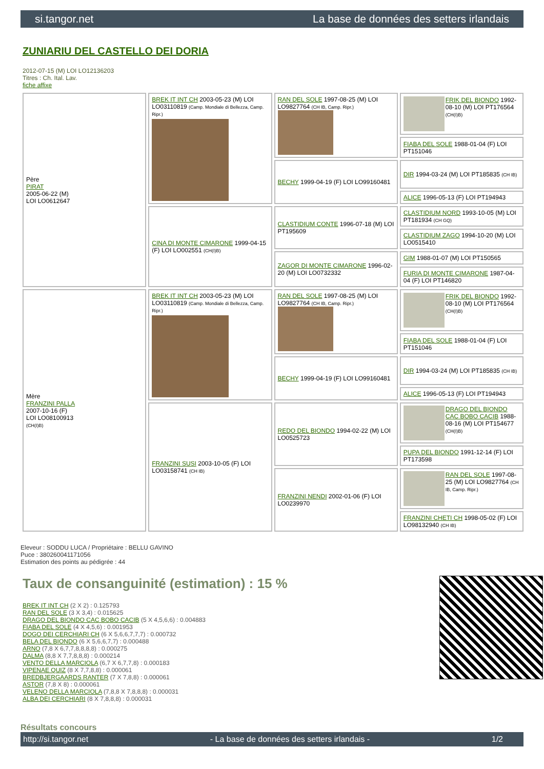si.tangor.net La base de données des setters irlandais
ZUNIARIU DEL CASTELLO DEI DORIA
2012-07-15 (M) LOI LO12136203
Titres : Ch. Ital. Lav.
fiche affixe
| Père PIRAT 2005-06-22 (M) LOI LO0612647 | BREK IT INT CH 2003-05-23 (M) LOI LO03110819 (Camp. Mondiale di Bellezza, Camp. Ripr.) | RAN DEL SOLE 1997-08-25 (M) LOI LO9827764 (CH IB, Camp. Ripr.) | FRIK DEL BIONDO 1992-08-10 (M) LOI PT176564 (CH(I)B) |
| | | | FIABA DEL SOLE 1988-01-04 (F) LOI PT151046 |
| | | BECHY 1999-04-19 (F) LOI LO99160481 | DIR 1994-03-24 (M) LOI PT185835 (CH IB) |
| | | | ALICE 1996-05-13 (F) LOI PT194943 |
| | CINA DI MONTE CIMARONE 1999-04-15 (F) LOI LO002551 (CH(I)B) | CLASTIDIUM CONTE 1996-07-18 (M) LOI PT195609 | CLASTIDIUM NORD 1993-10-05 (M) LOI PT181934 (CH GQ) |
| | | | CLASTIDIUM ZAGO 1994-10-20 (M) LOI LO0515410 |
| | | ZAGOR DI MONTE CIMARONE 1996-02-20 (M) LOI LO0732332 | GIM 1988-01-07 (M) LOI PT150565 |
| | | | FURIA DI MONTE CIMARONE 1987-04-04 (F) LOI PT146820 |
| Mère FRANZINI PALLA 2007-10-16 (F) LOI LO08100913 (CH(I)B) | BREK IT INT CH 2003-05-23 (M) LOI LO03110819 (Camp. Mondiale di Bellezza, Camp. Ripr.) | RAN DEL SOLE 1997-08-25 (M) LOI LO9827764 (CH IB, Camp. Ripr.) | FRIK DEL BIONDO 1992-08-10 (M) LOI PT176564 (CH(I)B) |
| | | | FIABA DEL SOLE 1988-01-04 (F) LOI PT151046 |
| | | BECHY 1999-04-19 (F) LOI LO99160481 | DIR 1994-03-24 (M) LOI PT185835 (CH IB) |
| | | | ALICE 1996-05-13 (F) LOI PT194943 |
| | FRANZINI SUSI 2003-10-05 (F) LOI LO03158741 (CH IB) | REDO DEL BIONDO 1994-02-22 (M) LOI LO0525723 | DRAGO DEL BIONDO CAC BOBO CACIB 1988-08-16 (M) LOI PT154677 (CH(I)B) |
| | | | PUPA DEL BIONDO 1991-12-14 (F) LOI PT173598 |
| | | FRANZINI NENDI 2002-01-06 (F) LOI LO0239970 | RAN DEL SOLE 1997-08-25 (M) LOI LO9827764 (CH IB, Camp. Ripr.) |
| | | | FRANZINI CHETI CH 1998-05-02 (F) LOI LO98132940 (CH IB) |
Eleveur : SODDU LUCA / Propriétaire : BELLU GAVINO
Puce : 380260041171056
Estimation des points au pédigrée : 44
Taux de consanguinité (estimation) : 15 %
BREK IT INT CH (2 X 2) : 0.125793
RAN DEL SOLE (3 X 3,4) : 0.015625
DRAGO DEL BIONDO CAC BOBO CACIB (5 X 4,5,6,6) : 0.004883
FIABA DEL SOLE (4 X 4,5,6) : 0.001953
DOGO DEI CERCHIARI CH (6 X 5,6,6,7,7,7) : 0.000732
BELA DEL BIONDO (6 X 5,6,6,7,7) : 0.000488
ARNO (7,8 X 6,7,7,8,8,8,8) : 0.000275
DALMA (8,8 X 7,7,8,8,8) : 0.000214
VENTO DELLA MARCIOLA (6,7 X 6,7,7,8) : 0.000183
VIPENAE QUIZ (8 X 7,7,8,8) : 0.000061
BREDBJERGAARDS RANTER (7 X 7,8,8) : 0.000061
ASTOR (7,8 X 8) : 0.000061
VELENO DELLA MARCIOLA (7,8,8 X 7,8,8,8) : 0.000031
ALBA DEI CERCHIARI (8 X 7,8,8,8) : 0.000031
Résultats concours
http://si.tangor.net - La base de données des setters irlandais - 1/2